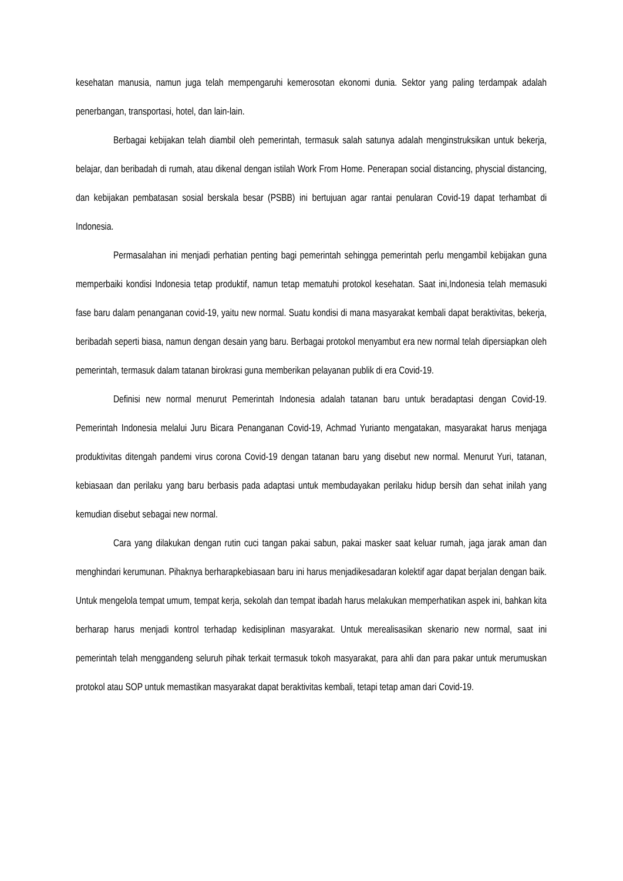kesehatan manusia, namun juga telah mempengaruhi kemerosotan ekonomi dunia. Sektor yang paling terdampak adalah penerbangan, transportasi, hotel, dan lain-lain.
Berbagai kebijakan telah diambil oleh pemerintah, termasuk salah satunya adalah menginstruksikan untuk bekerja, belajar, dan beribadah di rumah, atau dikenal dengan istilah Work From Home. Penerapan social distancing, physcial distancing, dan kebijakan pembatasan sosial berskala besar (PSBB) ini bertujuan agar rantai penularan Covid-19 dapat terhambat di Indonesia.
Permasalahan ini menjadi perhatian penting bagi pemerintah sehingga pemerintah perlu mengambil kebijakan guna memperbaiki kondisi Indonesia tetap produktif, namun tetap mematuhi protokol kesehatan. Saat ini,Indonesia telah memasuki fase baru dalam penanganan covid-19, yaitu new normal. Suatu kondisi di mana masyarakat kembali dapat beraktivitas, bekerja, beribadah seperti biasa, namun dengan desain yang baru. Berbagai protokol menyambut era new normal telah dipersiapkan oleh pemerintah, termasuk dalam tatanan birokrasi guna memberikan pelayanan publik di era Covid-19.
Definisi new normal menurut Pemerintah Indonesia adalah tatanan baru untuk beradaptasi dengan Covid-19. Pemerintah Indonesia melalui Juru Bicara Penanganan Covid-19, Achmad Yurianto mengatakan, masyarakat harus menjaga produktivitas ditengah pandemi virus corona Covid-19 dengan tatanan baru yang disebut new normal. Menurut Yuri, tatanan, kebiasaan dan perilaku yang baru berbasis pada adaptasi untuk membudayakan perilaku hidup bersih dan sehat inilah yang kemudian disebut sebagai new normal.
Cara yang dilakukan dengan rutin cuci tangan pakai sabun, pakai masker saat keluar rumah, jaga jarak aman dan menghindari kerumunan. Pihaknya berharapkebiasaan baru ini harus menjadikesadaran kolektif agar dapat berjalan dengan baik. Untuk mengelola tempat umum, tempat kerja, sekolah dan tempat ibadah harus melakukan memperhatikan aspek ini, bahkan kita berharap harus menjadi kontrol terhadap kedisiplinan masyarakat. Untuk merealisasikan skenario new normal, saat ini pemerintah telah menggandeng seluruh pihak terkait termasuk tokoh masyarakat, para ahli dan para pakar untuk merumuskan protokol atau SOP untuk memastikan masyarakat dapat beraktivitas kembali, tetapi tetap aman dari Covid-19.